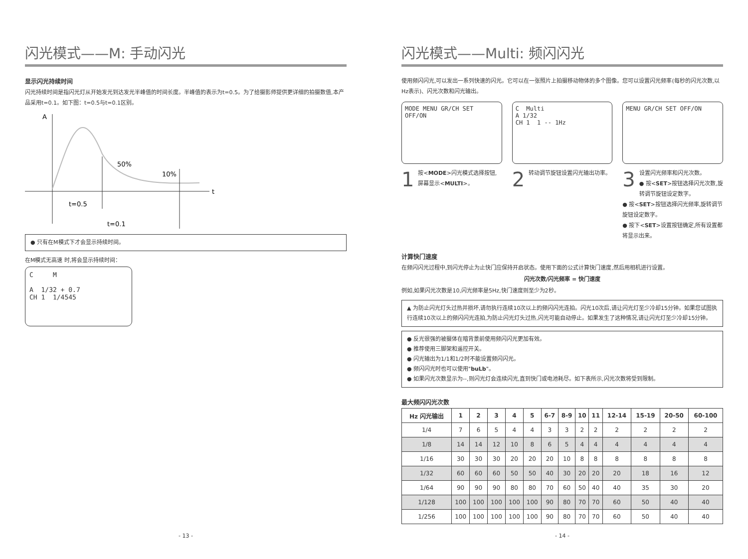闪光模式——M: 手动闪光
显示闪光持续时间
闪光持续时间是指闪光灯从开始发光到达发光半峰值的时间长度。半峰值的表示为t=0.5。为了给摄影师提供更详细的拍摄数值,本产品采用t=0.1。如下图：t=0.5与t=0.1区别。
A
t
50%
10%
t=0.5
t=0.1
● 只有在M模式下才会显示持续时间。
在M模式无高速 时,将会显示持续时间：
C M
A 1/32 + 0.7
CH 1 1/4545
- 13 -
闪光模式——Multi: 频闪闪光
使用频闪闪光,可以发出一系列快速的闪光。它可以在一张照片上拍摄移动物体的多个图像。您可以设置闪光频率(每秒的闪光次数,以Hz表示)、闪光次数和闪光输出。
MODE MENU GR/CH SET OFF/ON
1
按<MODE>闪光模式选择按钮,屏幕显示<MULTI>。
C Multi
A 1/32
CH 1 1 -- 1Hz
2
转动调节旋钮设置闪光输出功率。
MENU GR/CH SET OFF/ON
3
设置闪光频率和闪光次数。
● 按<SET>按钮选择闪光次数,旋转调节旋钮设定数字。
● 按<SET>按钮选择闪光频率,旋转调节旋钮设定数字。
● 按下<SET>设置按钮确定,所有设置都将显示出来。
计算快门速度
在频闪闪光过程中,到闪光停止为止快门应保持开启状态。使用下面的公式计算快门速度,然后用相机进行设置。
闪光次数/闪光频率 = 快门速度
例如,如果闪光次数是10,闪光频率是5Hz,快门速度则至少为2秒。
▲ 为防止闪光灯头过热并损坏,请勿执行连续10次以上的频闪闪光连拍。闪光10次后,请让闪光灯至少冷却15分钟。如果您试图执行连续10次以上的频闪闪光连拍,为防止闪光灯头过热,闪光可能自动停止。如果发生了这种情况,请让闪光灯至少冷却15分钟。
● 反光很强的被摄体在暗背景前使用频闪闪光更加有效。
● 推荐使用三脚架和遥控开关。
● 闪光输出为1/1和1/2时不能设置频闪闪光。
● 频闪闪光时也可以使用"buLb"。
● 如果闪光次数显示为--,则闪光灯会连续闪光,直到快门或电池耗尽。如下表所示,闪光次数将受到限制。
最大频闪闪光次数
| Hz 闪光输出 | 1 | 2 | 3 | 4 | 5 | 6-7 | 8-9 | 10 | 11 | 12-14 | 15-19 | 20-50 | 60-100 |
| --- | --- | --- | --- | --- | --- | --- | --- | --- | --- | --- | --- | --- | --- |
| 1/4 | 7 | 6 | 5 | 4 | 4 | 3 | 3 | 2 | 2 | 2 | 2 | 2 | 2 |
| 1/8 | 14 | 14 | 12 | 10 | 8 | 6 | 5 | 4 | 4 | 4 | 4 | 4 | 4 |
| 1/16 | 30 | 30 | 30 | 20 | 20 | 20 | 10 | 8 | 8 | 8 | 8 | 8 | 8 |
| 1/32 | 60 | 60 | 60 | 50 | 50 | 40 | 30 | 20 | 20 | 20 | 18 | 16 | 12 |
| 1/64 | 90 | 90 | 90 | 80 | 80 | 70 | 60 | 50 | 40 | 40 | 35 | 30 | 20 |
| 1/128 | 100 | 100 | 100 | 100 | 100 | 90 | 80 | 70 | 70 | 60 | 50 | 40 | 40 |
| 1/256 | 100 | 100 | 100 | 100 | 100 | 90 | 80 | 70 | 70 | 60 | 50 | 40 | 40 |
- 14 -